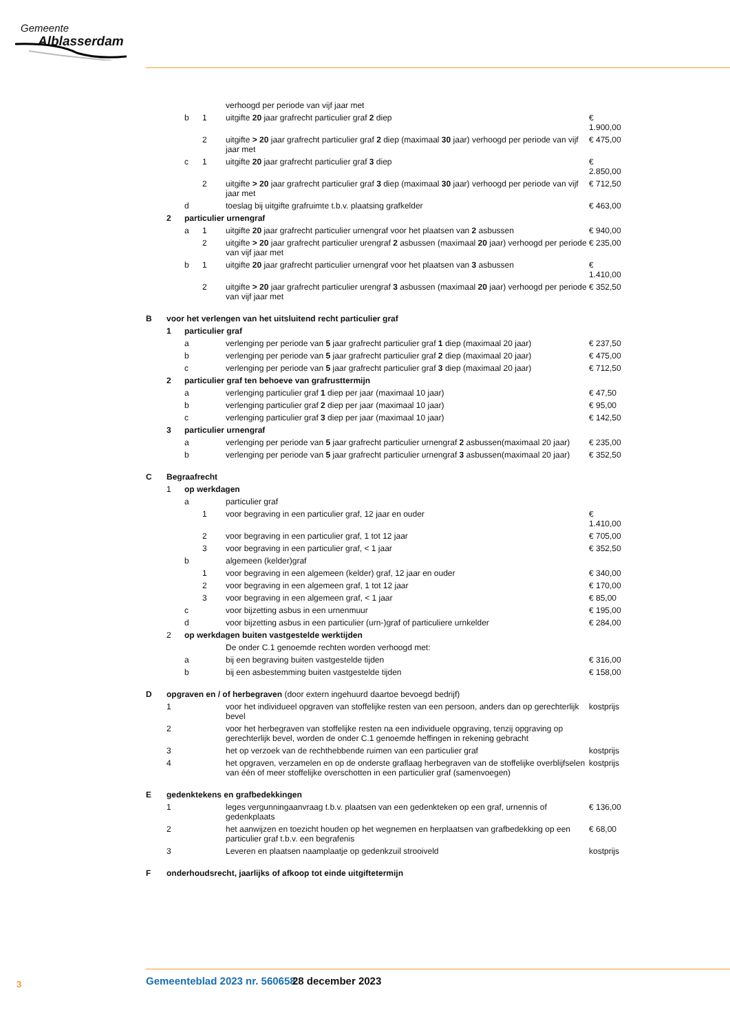Gemeente
Alblasserdam
| | | | | verhoogd per periode van vijf jaar met | |
| | | b | 1 | uitgifte 20 jaar grafrecht particulier graf 2 diep | € 1.900,00 |
| | | | 2 | uitgifte > 20 jaar grafrecht particulier graf 2 diep (maximaal 30 jaar) verhoogd per periode van vijf jaar met | € 475,00 |
| | | c | 1 | uitgifte 20 jaar grafrecht particulier graf 3 diep | € 2.850,00 |
| | | | 2 | uitgifte > 20 jaar grafrecht particulier graf 3 diep (maximaal 30 jaar) verhoogd per periode van vijf jaar met | € 712,50 |
| | | d | | toeslag bij uitgifte grafruimte t.b.v. plaatsing grafkelder | € 463,00 |
| | 2 | particulier urnengraf | | | |
| | | a | 1 | uitgifte 20 jaar grafrecht particulier urnengraf voor het plaatsen van 2 asbussen | € 940,00 |
| | | | 2 | uitgifte > 20 jaar grafrecht particulier urengraf 2 asbussen (maximaal 20 jaar) verhoogd per periode van vijf jaar met | € 235,00 |
| | | b | 1 | uitgifte 20 jaar grafrecht particulier urnengraf voor het plaatsen van 3 asbussen | € 1.410,00 |
| | | | 2 | uitgifte > 20 jaar grafrecht particulier urengraf 3 asbussen (maximaal 20 jaar) verhoogd per periode van vijf jaar met | € 352,50 |
| B | voor het verlengen van het uitsluitend recht particulier graf | | | | |
| | 1 | particulier graf | | | |
| | | a | | verlenging per periode van 5 jaar grafrecht particulier graf 1 diep (maximaal 20 jaar) | € 237,50 |
| | | b | | verlenging per periode van 5 jaar grafrecht particulier graf 2 diep (maximaal 20 jaar) | € 475,00 |
| | | c | | verlenging per periode van 5 jaar grafrecht particulier graf 3 diep (maximaal 20 jaar) | € 712,50 |
| | 2 | particulier graf ten behoeve van grafrusttermijn | | | |
| | | a | | verlenging particulier graf 1 diep per jaar (maximaal 10 jaar) | € 47,50 |
| | | b | | verlenging particulier graf 2 diep per jaar (maximaal 10 jaar) | € 95,00 |
| | | c | | verlenging particulier graf 3 diep per jaar (maximaal 10 jaar) | € 142,50 |
| | 3 | particulier urnengraf | | | |
| | | a | | verlenging per periode van 5 jaar grafrecht particulier urnengraf 2 asbussen(maximaal 20 jaar) | € 235,00 |
| | | b | | verlenging per periode van 5 jaar grafrecht particulier urnengraf 3 asbussen(maximaal 20 jaar) | € 352,50 |
| C | Begraafrecht | | | | |
| | 1 | op werkdagen | | | |
| | | a | | particulier graf | |
| | | | 1 | voor begraving in een particulier graf, 12 jaar en ouder | € 1.410,00 |
| | | | 2 | voor begraving in een particulier graf, 1 tot 12 jaar | € 705,00 |
| | | | 3 | voor begraving in een particulier graf, < 1 jaar | € 352,50 |
| | | b | | algemeen (kelder)graf | |
| | | | 1 | voor begraving in een algemeen (kelder) graf, 12 jaar en ouder | € 340,00 |
| | | | 2 | voor begraving in een algemeen graf, 1 tot 12 jaar | € 170,00 |
| | | | 3 | voor begraving in een algemeen graf, < 1 jaar | € 85,00 |
| | | c | | voor bijzetting asbus in een urnenmuur | € 195,00 |
| | | d | | voor bijzetting asbus in een particulier (urn-)graf of particuliere urnkelder | € 284,00 |
| | 2 | op werkdagen buiten vastgestelde werktijden | | | |
| | | | | De onder C.1 genoemde rechten worden verhoogd met: | |
| | | a | | bij een begraving buiten vastgestelde tijden | € 316,00 |
| | | b | | bij een asbestemming buiten vastgestelde tijden | € 158,00 |
| D | opgraven en / of herbegraven (door extern ingehuurd daartoe bevoegd bedrijf) | | | | |
| | 1 | | | voor het individueel opgraven van stoffelijke resten van een persoon, anders dan op gerechterlijk bevel | kostprijs |
| | 2 | | | voor het herbegraven van stoffelijke resten na een individuele opgraving, tenzij opgraving op gerechterlijk bevel, worden de onder C.1 genoemde heffingen in rekening gebracht | |
| | 3 | | | het op verzoek van de rechthebbende ruimen van een particulier graf | kostprijs |
| | 4 | | | het opgraven, verzamelen en op de onderste graflaag herbegraven van de stoffelijke overblijfselen van één of meer stoffelijke overschotten in een particulier graf (samenvoegen) | kostprijs |
| E | gedenktekens en grafbedekkingen | | | | |
| | 1 | | | leges vergunningaanvraag t.b.v. plaatsen van een gedenkteken op een graf, urnennis of gedenkplaats | € 136,00 |
| | 2 | | | het aanwijzen en toezicht houden op het wegnemen en herplaatsen van grafbedekking op een particulier graf t.b.v. een begrafenis | € 68,00 |
| | 3 | | | Leveren en plaatsen naamplaatje op gedenkzuil strooiveld | kostprijs |
| F | onderhoudsrecht, jaarlijks of afkoop tot einde uitgiftetermijn | | | | |
3 Gemeenteblad 2023 nr. 560658 28 december 2023